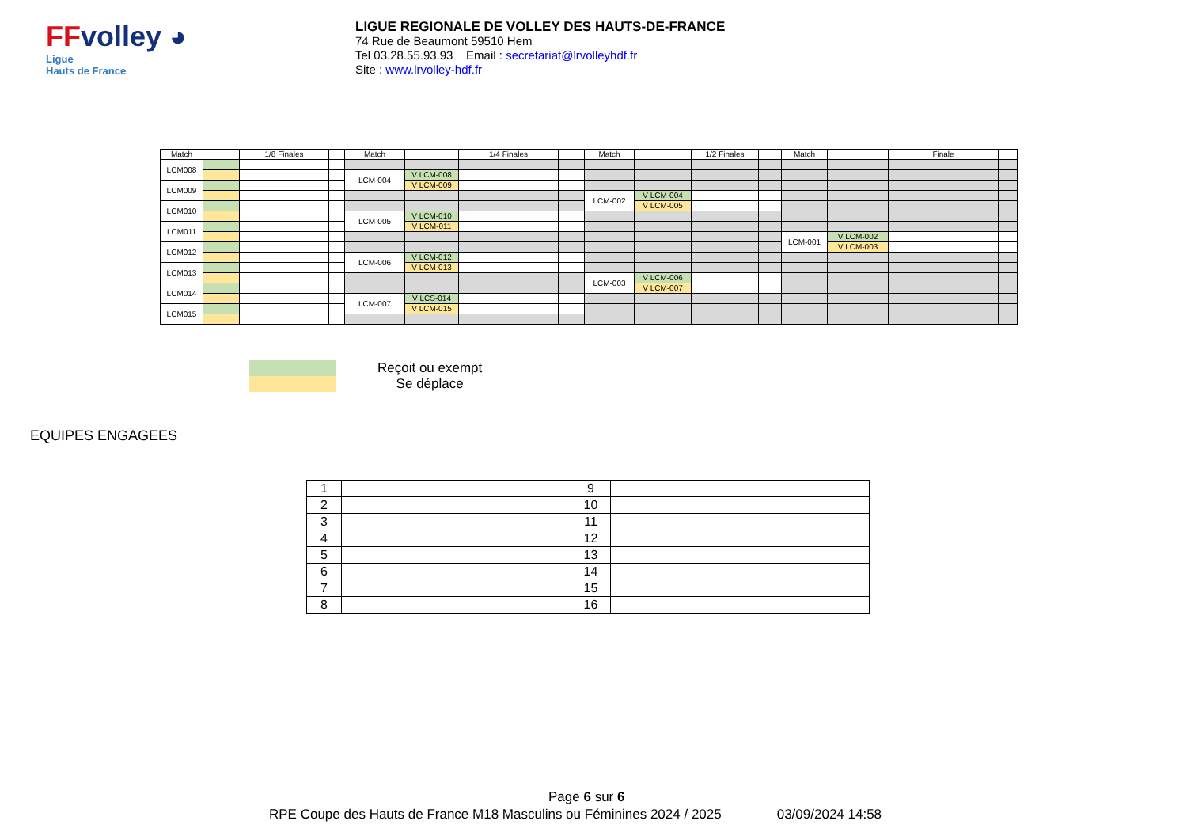FFvolley ◕
Ligue
Hauts de France
LIGUE REGIONALE DE VOLLEY DES HAUTS-DE-FRANCE
74 Rue de Beaumont 59510 Hem
Tel 03.28.55.93.93 Email : secretariat@lrvolleyhdf.fr
Site : www.lrvolley-hdf.fr
| Match | | 1/8 Finales | | Match | | 1/4 Finales | | Match | | 1/2 Finales | | Match | | Finale | |
| LCM008 | | | | | | | | | | | | | | | |
| | | | | LCM-004 | V LCM-008 | | | | | | | | | | |
| LCM009 | | | | | V LCM-009 | | | | | | | | | | |
| | | | | | | | | LCM-002 | V LCM-004 | | | | | | |
| LCM010 | | | | | | | | | V LCM-005 | | | | | | |
| | | | | LCM-005 | V LCM-010 | | | | | | | | | | |
| LCM011 | | | | | V LCM-011 | | | | | | | | | | |
| | | | | | | | | | | | | LCM-001 | V LCM-002 | | |
| LCM012 | | | | | | | | | | | | | V LCM-003 | | |
| | | | | LCM-006 | V LCM-012 | | | | | | | | | | |
| LCM013 | | | | | V LCM-013 | | | | | | | | | | |
| | | | | | | | | LCM-003 | V LCM-006 | | | | | | |
| LCM014 | | | | | | | | | V LCM-007 | | | | | | |
| | | | | LCM-007 | V LCS-014 | | | | | | | | | | |
| LCM015 | | | | | V LCM-015 | | | | | | | | | | |
Reçoit ou exempt
Se déplace
EQUIPES ENGAGEES
| 1 | | 9 | |
| 2 | | 10 | |
| 3 | | 11 | |
| 4 | | 12 | |
| 5 | | 13 | |
| 6 | | 14 | |
| 7 | | 15 | |
| 8 | | 16 | |
Page 6 sur 6
RPE Coupe des Hauts de France M18 Masculins ou Féminines 2024 / 2025 03/09/2024 14:58